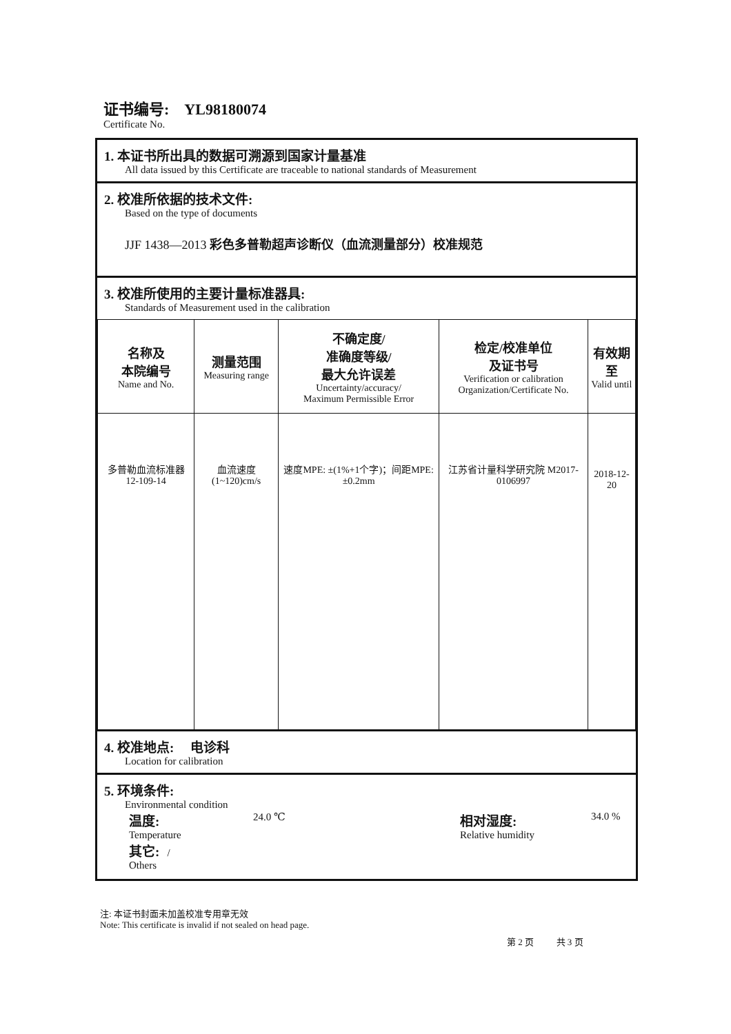证书编号: YL98180074
Certificate No.
1. 本证书所出具的数据可溯源到国家计量基准
All data issued by this Certificate are traceable to national standards of Measurement
2. 校准所依据的技术文件:
Based on the type of documents
JJF 1438—2013 彩色多普勒超声诊断仪（血流测量部分）校准规范
3. 校准所使用的主要计量标准器具:
Standards of Measurement used in the calibration
| 名称及 本院编号 Name and No. | 测量范围 Measuring range | 不确定度/ 准确度等级/ 最大允许误差 Uncertainty/accuracy/ Maximum Permissible Error | 检定/校准单位 及证书号 Verification or calibration Organization/Certificate No. | 有效期至 Valid until |
| --- | --- | --- | --- | --- |
| 多普勒血流标准器 12-109-14 | 血流速度 (1~120)cm/s | 速度MPE: ±(1%+1个字)；间距MPE: ±0.2mm | 江苏省计量科学研究院 M2017-0106997 | 2018-12-20 |
4. 校准地点: 电诊科
Location for calibration
5. 环境条件:
Environmental condition
温度:
Temperature
24.0 ℃
相对湿度:
Relative humidity
34.0 %
其它: /
Others
注: 本证书封面未加盖校准专用章无效
Note: This certificate is invalid if not sealed on head page.
第 2 页 共 3 页